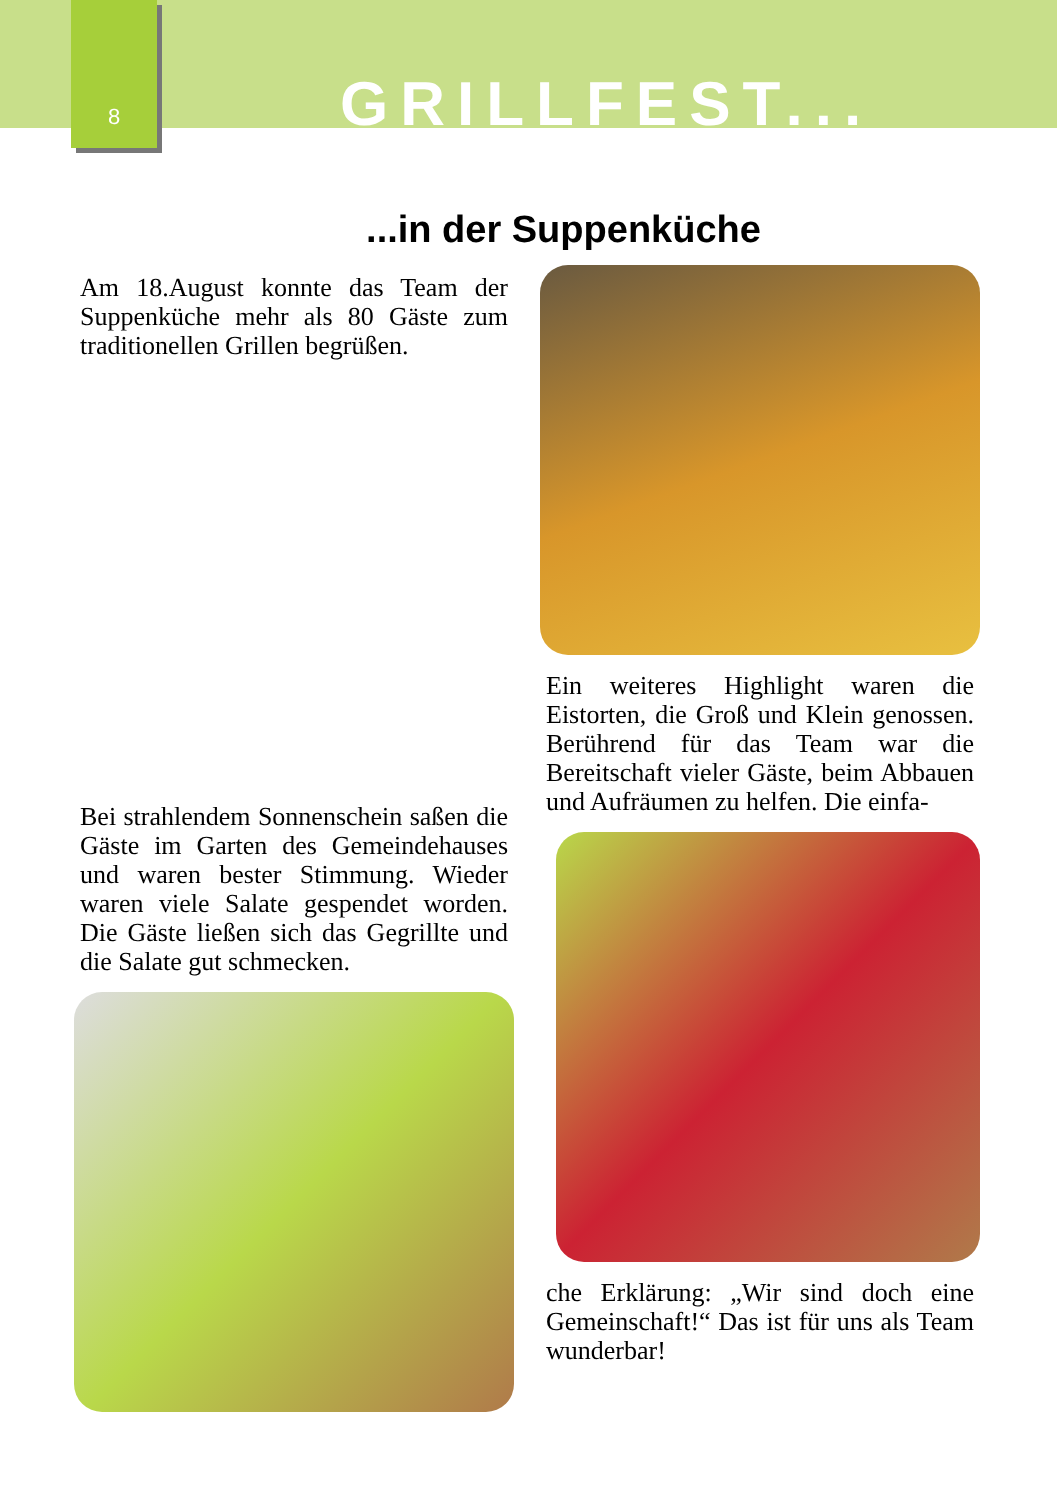8 GRILLFEST...
...in der Suppenküche
Am 18.August konnte das Team der Suppenküche mehr als 80 Gäste zum traditionellen Grillen begrüßen.
Bei strahlendem Sonnenschein saßen die Gäste im Garten des Gemeindehauses und waren bester Stimmung. Wieder waren viele Salate gespendet worden. Die Gäste ließen sich das Gegrillte und die Salate gut schmecken.
Ein weiteres Highlight waren die Eistorten, die Groß und Klein genossen. Berührend für das Team war die Bereitschaft vieler Gäste, beim Abbauen und Aufräumen zu helfen. Die einfa-
che Erklärung: „Wir sind doch eine Gemeinschaft!“ Das ist für uns als Team wunderbar!